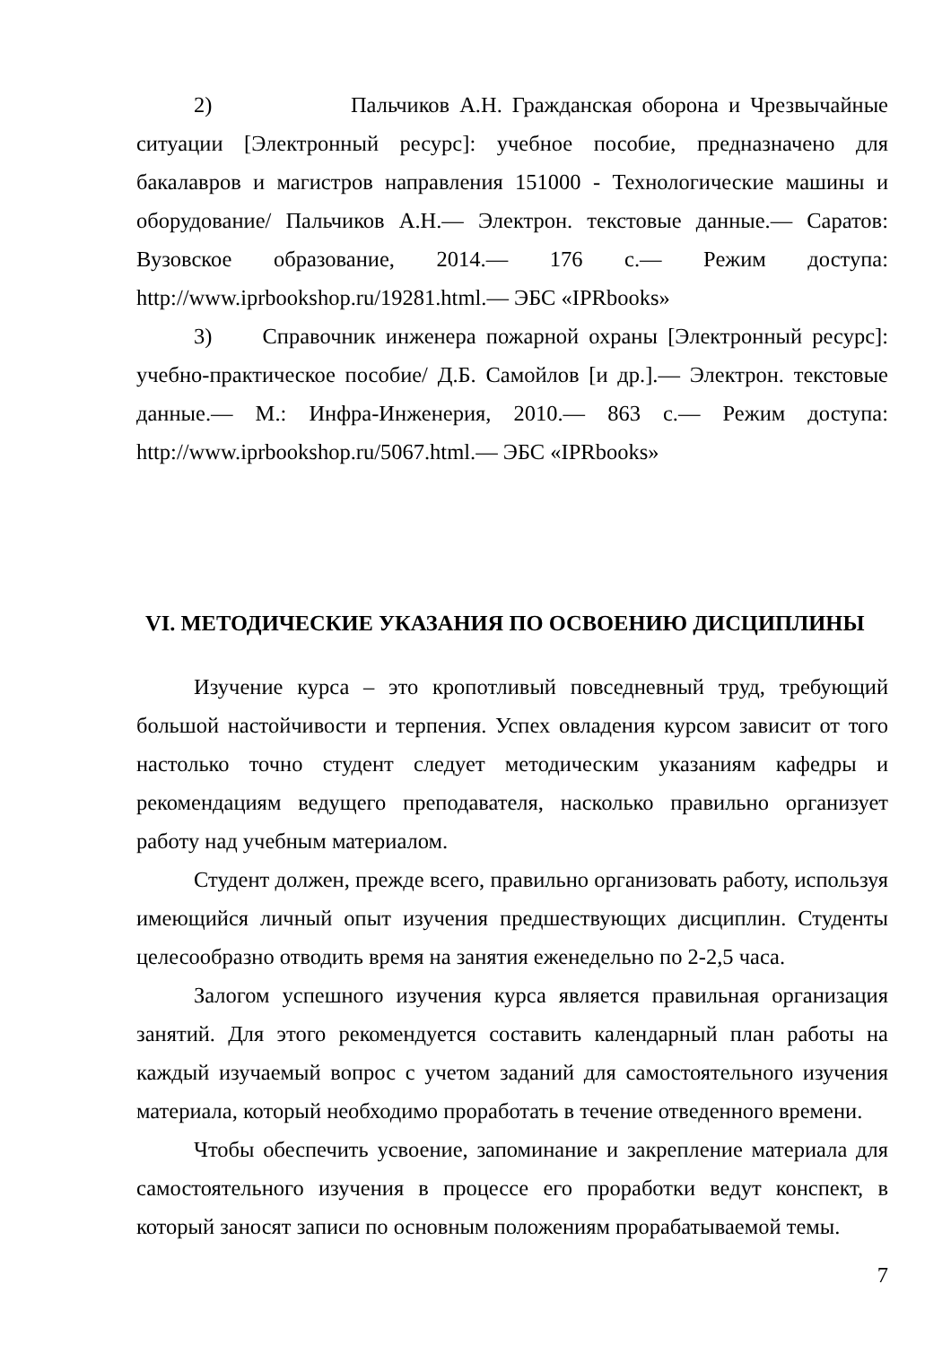2) Пальчиков А.Н. Гражданская оборона и Чрезвычайные ситуации [Электронный ресурс]: учебное пособие, предназначено для бакалавров и магистров направления 151000 - Технологические машины и оборудование/ Пальчиков А.Н.— Электрон. текстовые данные.— Саратов: Вузовское образование, 2014.— 176 с.— Режим доступа: http://www.iprbookshop.ru/19281.html.— ЭБС «IPRbooks»
3) Справочник инженера пожарной охраны [Электронный ресурс]: учебно-практическое пособие/ Д.Б. Самойлов [и др.].— Электрон. текстовые данные.— М.: Инфра-Инженерия, 2010.— 863 с.— Режим доступа: http://www.iprbookshop.ru/5067.html.— ЭБС «IPRbooks»
VI. МЕТОДИЧЕСКИЕ УКАЗАНИЯ ПО ОСВОЕНИЮ ДИСЦИПЛИНЫ
Изучение курса – это кропотливый повседневный труд, требующий большой настойчивости и терпения. Успех овладения курсом зависит от того настолько точно студент следует методическим указаниям кафедры и рекомендациям ведущего преподавателя, насколько правильно организует работу над учебным материалом.
Студент должен, прежде всего, правильно организовать работу, используя имеющийся личный опыт изучения предшествующих дисциплин. Студенты целесообразно отводить время на занятия еженедельно по 2-2,5 часа.
Залогом успешного изучения курса является правильная организация занятий. Для этого рекомендуется составить календарный план работы на каждый изучаемый вопрос с учетом заданий для самостоятельного изучения материала, который необходимо проработать в течение отведенного времени.
Чтобы обеспечить усвоение, запоминание и закрепление материала для самостоятельного изучения в процессе его проработки ведут конспект, в который заносят записи по основным положениям прорабатываемой темы.
7